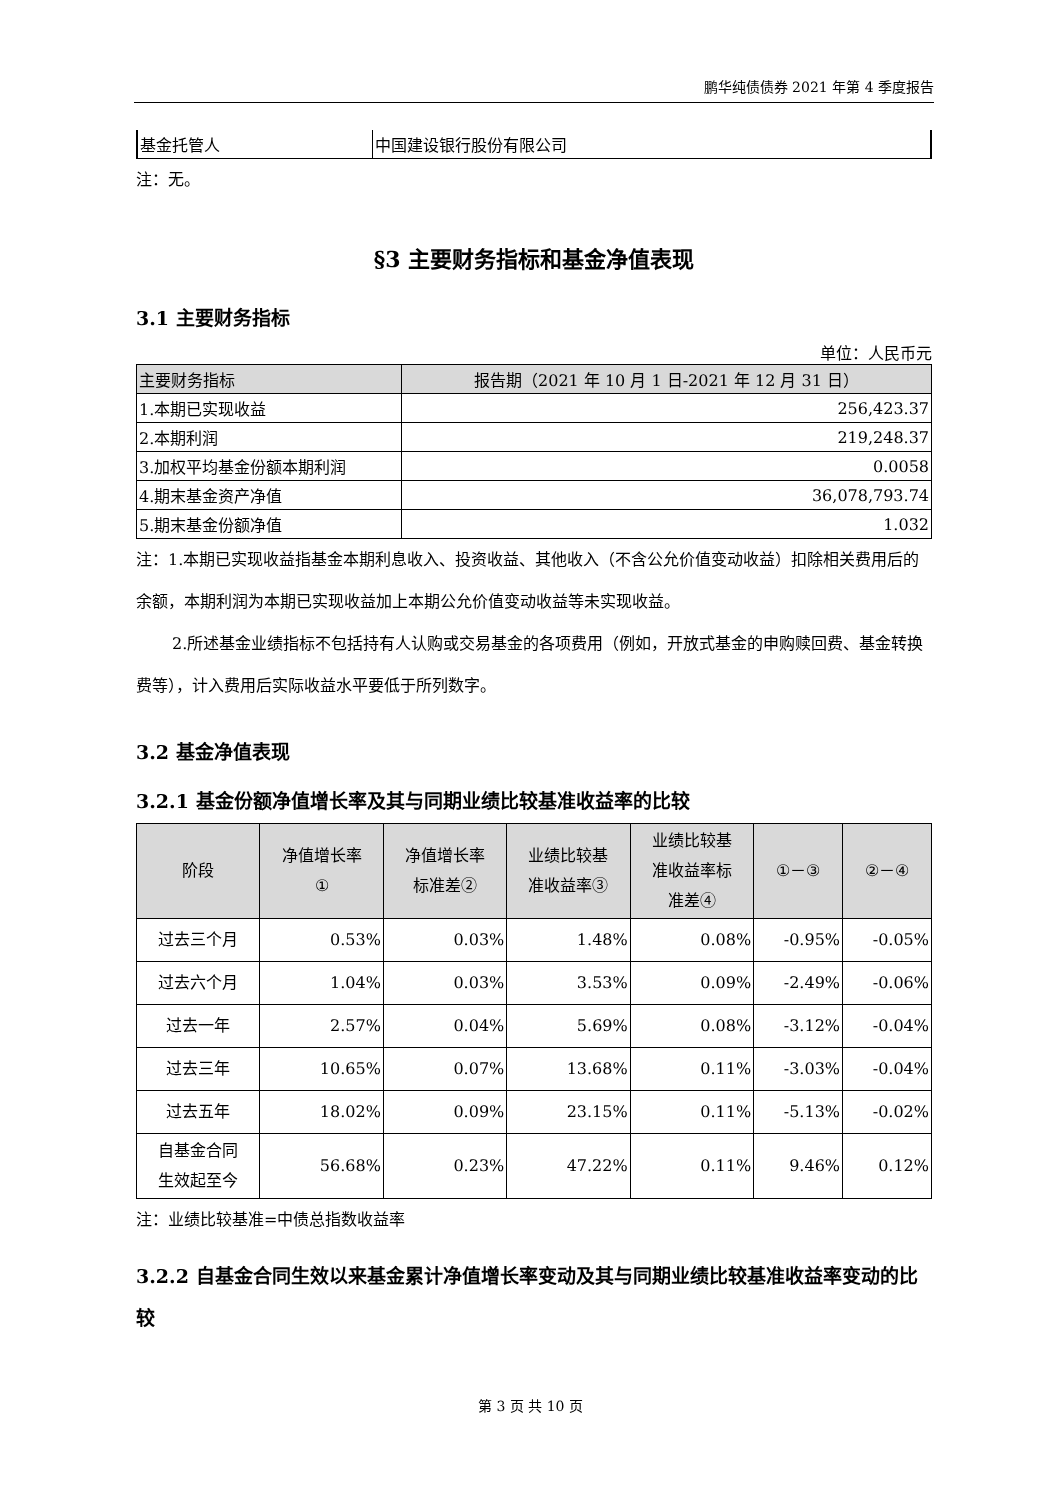鹏华纯债债券 2021 年第 4 季度报告
| 基金托管人 | 中国建设银行股份有限公司 |
注：无。
§3 主要财务指标和基金净值表现
3.1 主要财务指标
单位：人民币元
| 主要财务指标 | 报告期（2021 年 10 月 1 日-2021 年 12 月 31 日） |
| --- | --- |
| 1.本期已实现收益 | 256,423.37 |
| 2.本期利润 | 219,248.37 |
| 3.加权平均基金份额本期利润 | 0.0058 |
| 4.期末基金资产净值 | 36,078,793.74 |
| 5.期末基金份额净值 | 1.032 |
注：1.本期已实现收益指基金本期利息收入、投资收益、其他收入（不含公允价值变动收益）扣除相关费用后的余额，本期利润为本期已实现收益加上本期公允价值变动收益等未实现收益。
2.所述基金业绩指标不包括持有人认购或交易基金的各项费用（例如，开放式基金的申购赎回费、基金转换费等），计入费用后实际收益水平要低于所列数字。
3.2 基金净值表现
3.2.1 基金份额净值增长率及其与同期业绩比较基准收益率的比较
| 阶段 | 净值增长率 ① | 净值增长率 标准差② | 业绩比较基 准收益率③ | 业绩比较基 准收益率标 准差④ | ①－③ | ②－④ |
| --- | --- | --- | --- | --- | --- | --- |
| 过去三个月 | 0.53% | 0.03% | 1.48% | 0.08% | -0.95% | -0.05% |
| 过去六个月 | 1.04% | 0.03% | 3.53% | 0.09% | -2.49% | -0.06% |
| 过去一年 | 2.57% | 0.04% | 5.69% | 0.08% | -3.12% | -0.04% |
| 过去三年 | 10.65% | 0.07% | 13.68% | 0.11% | -3.03% | -0.04% |
| 过去五年 | 18.02% | 0.09% | 23.15% | 0.11% | -5.13% | -0.02% |
| 自基金合同 生效起至今 | 56.68% | 0.23% | 47.22% | 0.11% | 9.46% | 0.12% |
注：业绩比较基准=中债总指数收益率
3.2.2 自基金合同生效以来基金累计净值增长率变动及其与同期业绩比较基准收益率变动的比较
第 3 页 共 10 页